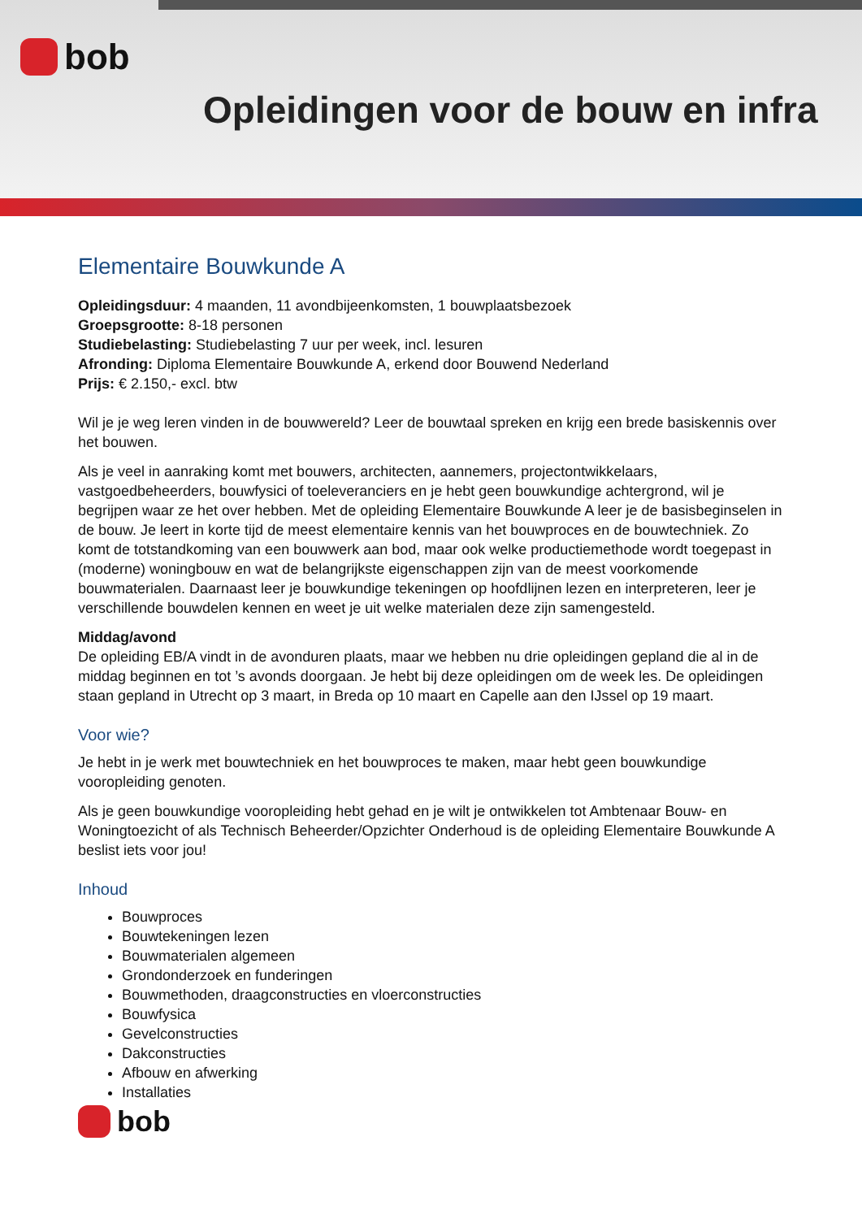bob
Opleidingen voor de bouw en infra
Elementaire Bouwkunde A
Opleidingsduur: 4 maanden, 11 avondbijeenkomsten, 1 bouwplaatsbezoek
Groepsgrootte: 8-18 personen
Studiebelasting: Studiebelasting 7 uur per week, incl. lesuren
Afronding: Diploma Elementaire Bouwkunde A, erkend door Bouwend Nederland
Prijs: € 2.150,- excl. btw
Wil je je weg leren vinden in de bouwwereld? Leer de bouwtaal spreken en krijg een brede basiskennis over het bouwen.
Als je veel in aanraking komt met bouwers, architecten, aannemers, projectontwikkelaars, vastgoedbeheerders, bouwfysici of toeleveranciers en je hebt geen bouwkundige achtergrond, wil je begrijpen waar ze het over hebben. Met de opleiding Elementaire Bouwkunde A leer je de basisbeginselen in de bouw. Je leert in korte tijd de meest elementaire kennis van het bouwproces en de bouwtechniek. Zo komt de totstandkoming van een bouwwerk aan bod, maar ook welke productiemethode wordt toegepast in (moderne) woningbouw en wat de belangrijkste eigenschappen zijn van de meest voorkomende bouwmaterialen. Daarnaast leer je bouwkundige tekeningen op hoofdlijnen lezen en interpreteren, leer je verschillende bouwdelen kennen en weet je uit welke materialen deze zijn samengesteld.
Middag/avond
De opleiding EB/A vindt in de avonduren plaats, maar we hebben nu drie opleidingen gepland die al in de middag beginnen en tot ’s avonds doorgaan. Je hebt bij deze opleidingen om de week les. De opleidingen staan gepland in Utrecht op 3 maart, in Breda op 10 maart en Capelle aan den IJssel op 19 maart.
Voor wie?
Je hebt in je werk met bouwtechniek en het bouwproces te maken, maar hebt geen bouwkundige vooropleiding genoten.
Als je geen bouwkundige vooropleiding hebt gehad en je wilt je ontwikkelen tot Ambtenaar Bouw- en Woningtoezicht of als Technisch Beheerder/Opzichter Onderhoud is de opleiding Elementaire Bouwkunde A beslist iets voor jou!
Inhoud
Bouwproces
Bouwtekeningen lezen
Bouwmaterialen algemeen
Grondonderzoek en funderingen
Bouwmethoden, draagconstructies en vloerconstructies
Bouwfysica
Gevelconstructies
Dakconstructies
Afbouw en afwerking
Installaties
bob